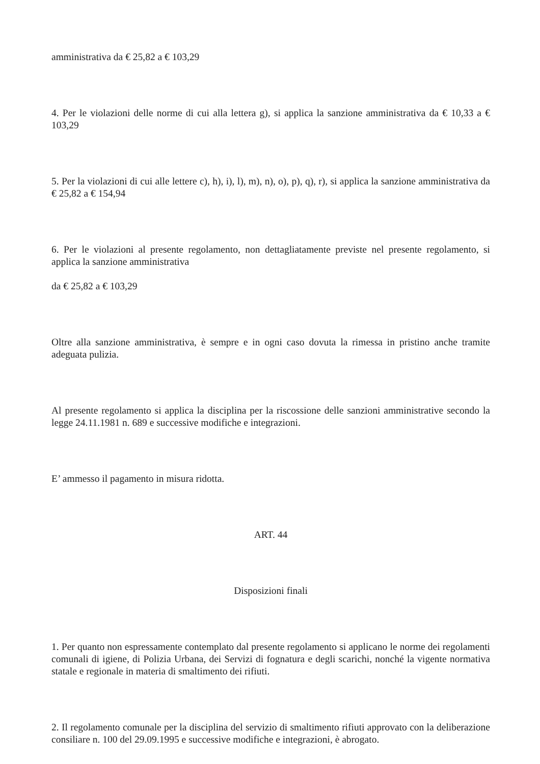amministrativa da € 25,82 a € 103,29
4. Per le violazioni delle norme di cui alla lettera g), si applica la sanzione amministrativa da € 10,33 a € 103,29
5. Per la violazioni di cui alle lettere c), h), i), l), m), n), o), p), q), r), si applica la sanzione amministrativa da € 25,82 a € 154,94
6. Per le violazioni al presente regolamento, non dettagliatamente previste nel presente regolamento, si applica la sanzione amministrativa
da € 25,82 a € 103,29
Oltre alla sanzione amministrativa, è sempre e in ogni caso dovuta la rimessa in pristino anche tramite adeguata pulizia.
Al presente regolamento si applica la disciplina per la riscossione delle sanzioni amministrative secondo la legge 24.11.1981 n. 689 e successive modifiche e integrazioni.
E’ ammesso il pagamento in misura ridotta.
ART. 44
Disposizioni finali
1. Per quanto non espressamente contemplato dal presente regolamento si applicano le norme dei regolamenti comunali di igiene, di Polizia Urbana, dei Servizi di fognatura e degli scarichi, nonché la vigente normativa statale e regionale in materia di smaltimento dei rifiuti.
2. Il regolamento comunale per la disciplina del servizio di smaltimento rifiuti approvato con la deliberazione consiliare n. 100 del 29.09.1995 e successive modifiche e integrazioni, è abrogato.